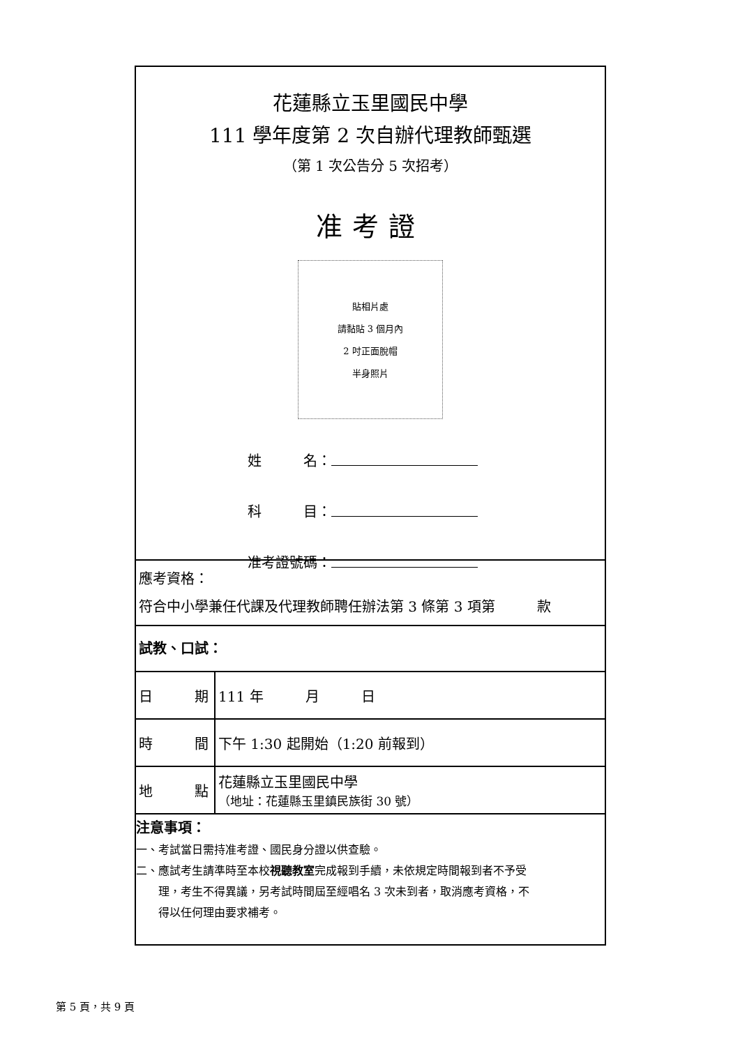花蓮縣立玉里國民中學
111 學年度第 2 次自辦代理教師甄選
（第 1 次公告分 5 次招考）
准考證
貼相片處
請黏貼 3 個月內
2 吋正面脫帽
半身照片
姓　　　名：
科　　　目：
准考證號碼：
應考資格：
符合中小學兼任代課及代理教師聘任辦法第 3 條第 3 項第　　　款
試教、口試：
| 日 期 | 111 年 月 日 |
| 時 間 | 下午 1:30 起開始（1:20 前報到） |
| 地 點 | 花蓮縣立玉里國民中學 （地址：花蓮縣玉里鎮民族街 30 號） |
注意事項：
一、考試當日需持准考證、國民身分證以供查驗。
二、應試考生請準時至本校視聽教室完成報到手續，未依規定時間報到者不予受
理，考生不得異議，另考試時間屆至經唱名 3 次未到者，取消應考資格，不
得以任何理由要求補考。
第 5 頁，共 9 頁